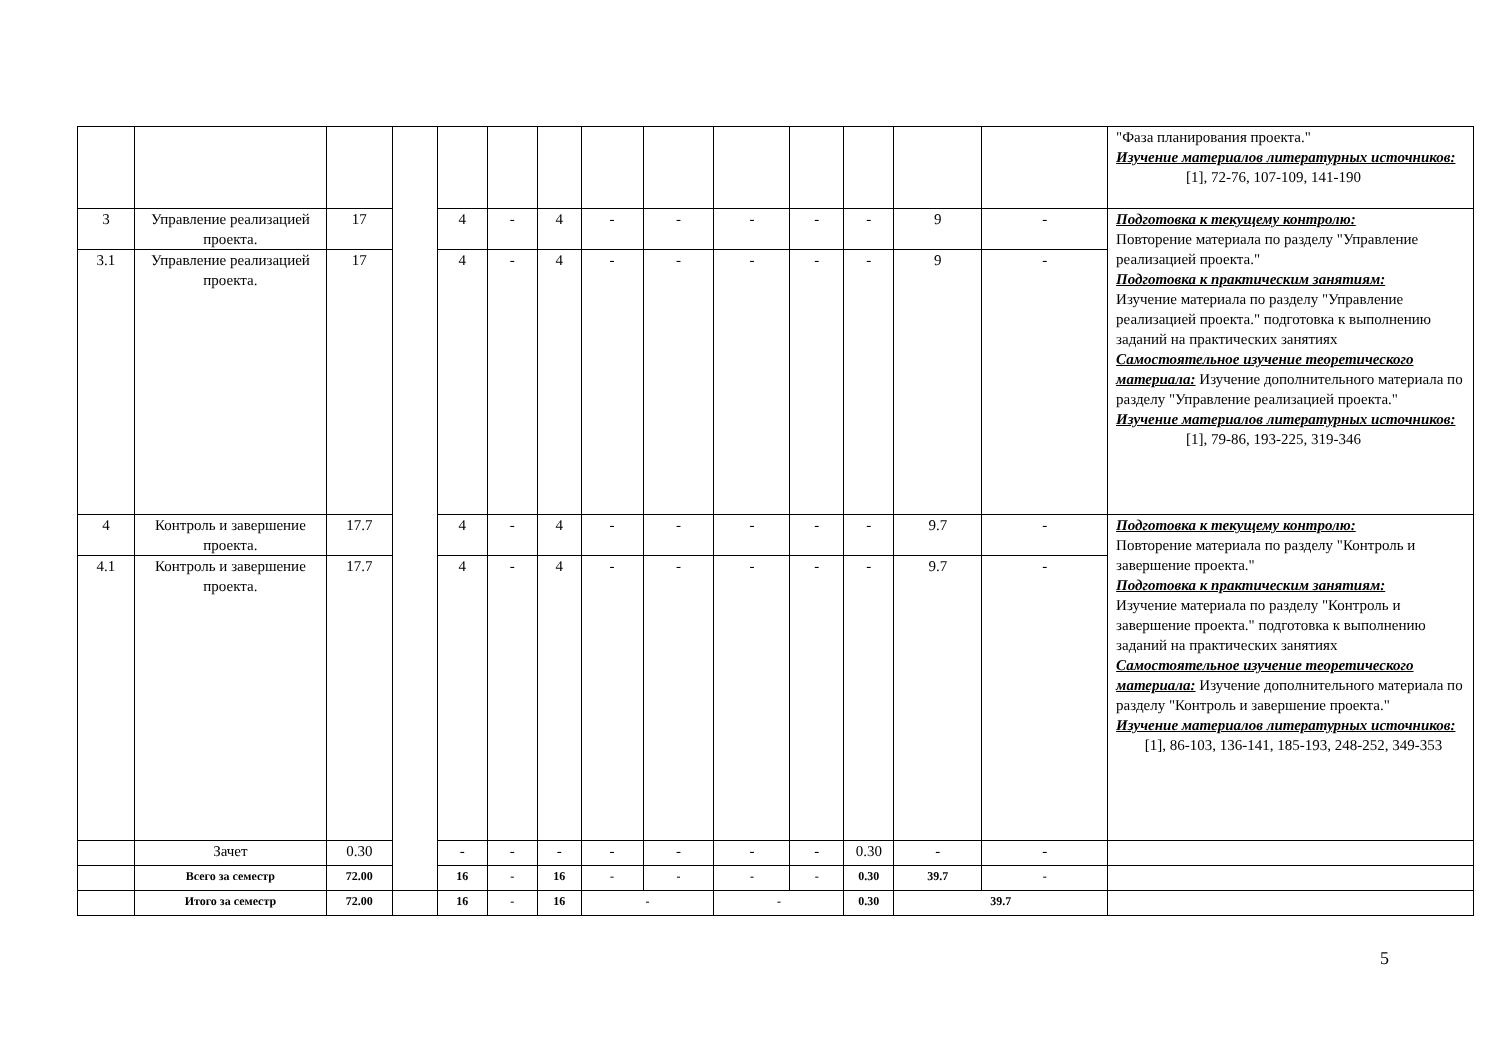| | | | | | | | | | | | | | | "Фаза планирования проекта." Изучение материалов литературных источников: [1], 72-76, 107-109, 141-190 |
| 3 | Управление реализацией проекта. | 17 | | 4 | - | 4 | - | - | - | - | - | 9 | - | Подготовка к текущему контролю: Повторение материала по разделу "Управление реализацией проекта." Подготовка к практическим занятиям: Изучение материала по разделу "Управление реализацией проекта." подготовка к выполнению заданий на практических занятиях Самостоятельное изучение теоретического материала: Изучение дополнительного материала по разделу "Управление реализацией проекта." Изучение материалов литературных источников: [1], 79-86, 193-225, 319-346 |
| 3.1 | Управление реализацией проекта. | 17 | | 4 | - | 4 | - | - | - | - | - | 9 | - | |
| 4 | Контроль и завершение проекта. | 17.7 | | 4 | - | 4 | - | - | - | - | - | 9.7 | - | Подготовка к текущему контролю: Повторение материала по разделу "Контроль и завершение проекта." Подготовка к практическим занятиям: Изучение материала по разделу "Контроль и завершение проекта." подготовка к выполнению заданий на практических занятиях Самостоятельное изучение теоретического материала: Изучение дополнительного материала по разделу "Контроль и завершение проекта." Изучение материалов литературных источников: [1], 86-103, 136-141, 185-193, 248-252, 349-353 |
| 4.1 | Контроль и завершение проекта. | 17.7 | | 4 | - | 4 | - | - | - | - | - | 9.7 | - | |
| | Зачет | 0.30 | | - | - | - | - | - | - | - | 0.30 | - | - | |
| | Всего за семестр | 72.00 | | 16 | - | 16 | - | - | - | - | 0.30 | 39.7 | - | |
| | Итого за семестр | 72.00 | | 16 | - | 16 | - | | - | | 0.30 | 39.7 | | |
5